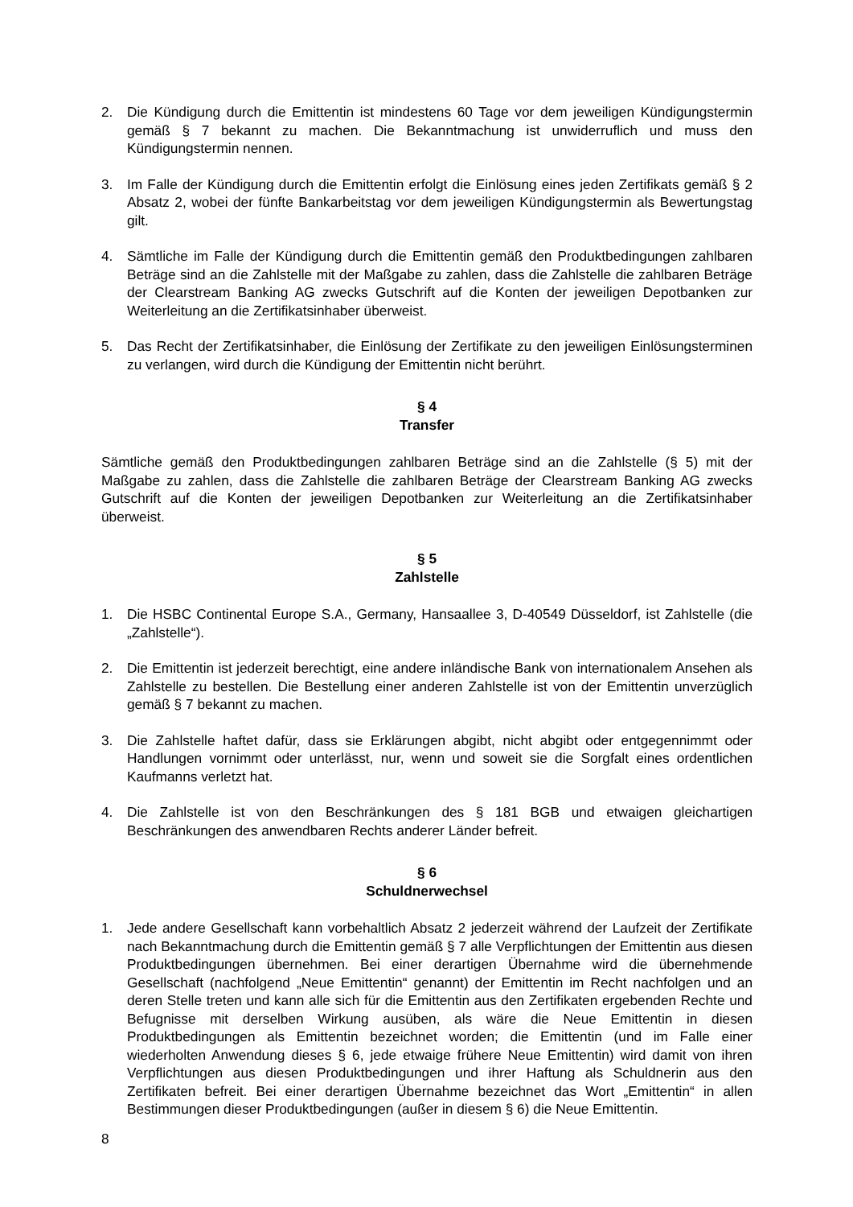2. Die Kündigung durch die Emittentin ist mindestens 60 Tage vor dem jeweiligen Kündigungstermin gemäß § 7 bekannt zu machen. Die Bekanntmachung ist unwiderruflich und muss den Kündigungstermin nennen.
3. Im Falle der Kündigung durch die Emittentin erfolgt die Einlösung eines jeden Zertifikats gemäß § 2 Absatz 2, wobei der fünfte Bankarbeitstag vor dem jeweiligen Kündigungstermin als Bewertungstag gilt.
4. Sämtliche im Falle der Kündigung durch die Emittentin gemäß den Produktbedingungen zahlbaren Beträge sind an die Zahlstelle mit der Maßgabe zu zahlen, dass die Zahlstelle die zahlbaren Beträge der Clearstream Banking AG zwecks Gutschrift auf die Konten der jeweiligen Depotbanken zur Weiterleitung an die Zertifikatsinhaber überweist.
5. Das Recht der Zertifikatsinhaber, die Einlösung der Zertifikate zu den jeweiligen Einlösungsterminen zu verlangen, wird durch die Kündigung der Emittentin nicht berührt.
§ 4
Transfer
Sämtliche gemäß den Produktbedingungen zahlbaren Beträge sind an die Zahlstelle (§ 5) mit der Maßgabe zu zahlen, dass die Zahlstelle die zahlbaren Beträge der Clearstream Banking AG zwecks Gutschrift auf die Konten der jeweiligen Depotbanken zur Weiterleitung an die Zertifikatsinhaber überweist.
§ 5
Zahlstelle
1. Die HSBC Continental Europe S.A., Germany, Hansaallee 3, D-40549 Düsseldorf, ist Zahlstelle (die „Zahlstelle“).
2. Die Emittentin ist jederzeit berechtigt, eine andere inländische Bank von internationalem Ansehen als Zahlstelle zu bestellen. Die Bestellung einer anderen Zahlstelle ist von der Emittentin unverzüglich gemäß § 7 bekannt zu machen.
3. Die Zahlstelle haftet dafür, dass sie Erklärungen abgibt, nicht abgibt oder entgegennimmt oder Handlungen vornimmt oder unterlässt, nur, wenn und soweit sie die Sorgfalt eines ordentlichen Kaufmanns verletzt hat.
4. Die Zahlstelle ist von den Beschränkungen des § 181 BGB und etwaigen gleichartigen Beschränkungen des anwendbaren Rechts anderer Länder befreit.
§ 6
Schuldnerwechsel
1. Jede andere Gesellschaft kann vorbehaltlich Absatz 2 jederzeit während der Laufzeit der Zertifikate nach Bekanntmachung durch die Emittentin gemäß § 7 alle Verpflichtungen der Emittentin aus diesen Produktbedingungen übernehmen. Bei einer derartigen Übernahme wird die übernehmende Gesellschaft (nachfolgend „Neue Emittentin“ genannt) der Emittentin im Recht nachfolgen und an deren Stelle treten und kann alle sich für die Emittentin aus den Zertifikaten ergebenden Rechte und Befugnisse mit derselben Wirkung ausüben, als wäre die Neue Emittentin in diesen Produktbedingungen als Emittentin bezeichnet worden; die Emittentin (und im Falle einer wiederholten Anwendung dieses § 6, jede etwaige frühere Neue Emittentin) wird damit von ihren Verpflichtungen aus diesen Produktbedingungen und ihrer Haftung als Schuldnerin aus den Zertifikaten befreit. Bei einer derartigen Übernahme bezeichnet das Wort „Emittentin“ in allen Bestimmungen dieser Produktbedingungen (außer in diesem § 6) die Neue Emittentin.
8